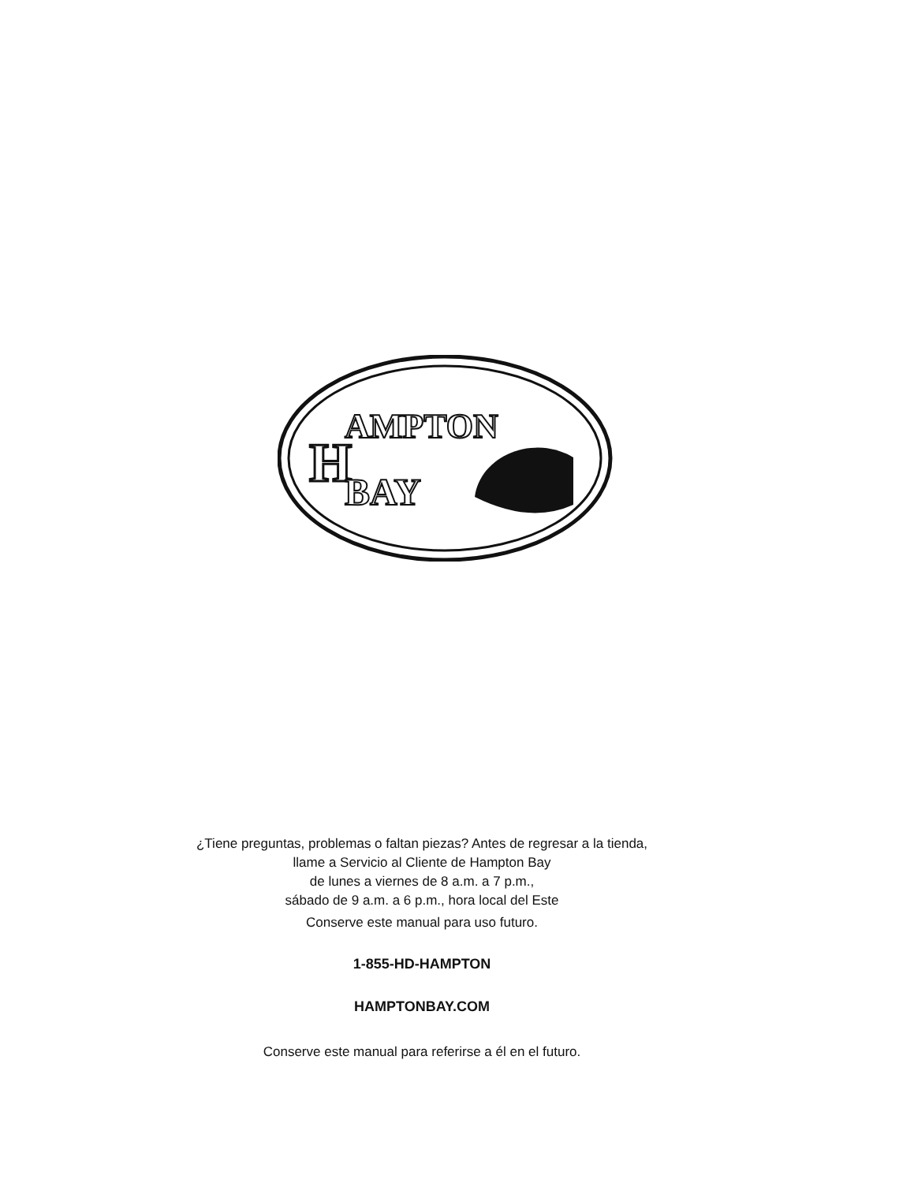H
AMPTON
BAY
¿Tiene preguntas, problemas o faltan piezas? Antes de regresar a la tienda,
llame a Servicio al Cliente de Hampton Bay
de lunes a viernes de 8 a.m. a 7 p.m.,
sábado de 9 a.m. a 6 p.m., hora local del Este
Conserve este manual para uso futuro.
1-855-HD-HAMPTON
HAMPTONBAY.COM
Conserve este manual para referirse a él en el futuro.